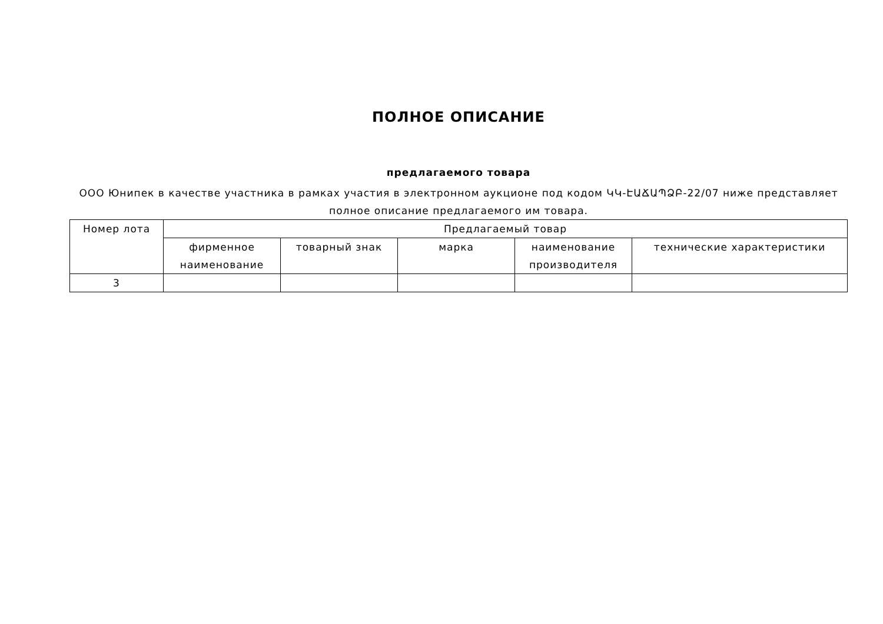ПОЛНОЕ ОПИСАНИЕ
предлагаемого товара
ООО Юнипек в качестве участника в рамках участия в электронном аукционе под кодом ԿԿ-ԷԱՃԱՊՁԲ-22/07 ниже представляет полное описание предлагаемого им товара.
| Номер лота | Предлагаемый товар | | | | |
| --- | --- | --- | --- | --- | --- |
| | фирменное наименование | товарный знак | марка | наименование производителя | технические характеристики |
| 3 | | | | | |